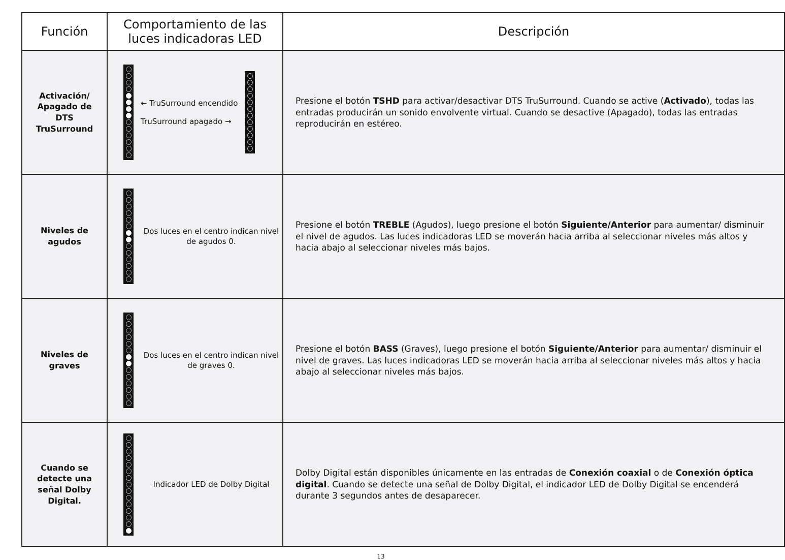| Función | Comportamiento de las luces indicadoras LED | Descripción |
| --- | --- | --- |
| Activación/ Apagado de DTS TruSurround | ← TruSurround encendido TruSurround apagado → | Presione el botón TSHD para activar/desactivar DTS TruSurround. Cuando se active ( Activado ), todas las entradas producirán un sonido envolvente virtual. Cuando se desactive (Apagado), todas las entradas reproducirán en estéreo. |
| Niveles de agudos | Dos luces en el centro indican nivel de agudos 0. | Presione el botón TREBLE (Agudos), luego presione el botón Siguiente/Anterior para aumentar/ disminuir el nivel de agudos. Las luces indicadoras LED se moverán hacia arriba al seleccionar niveles más altos y hacia abajo al seleccionar niveles más bajos. |
| Niveles de graves | Dos luces en el centro indican nivel de graves 0. | Presione el botón BASS (Graves), luego presione el botón Siguiente/Anterior para aumentar/ disminuir el nivel de graves. Las luces indicadoras LED se moverán hacia arriba al seleccionar niveles más altos y hacia abajo al seleccionar niveles más bajos. |
| Cuando se detecte una señal Dolby Digital. | Indicador LED de Dolby Digital | Dolby Digital están disponibles únicamente en las entradas de Conexión coaxial o de Conexión óptica digital . Cuando se detecte una señal de Dolby Digital, el indicador LED de Dolby Digital se encenderá durante 3 segundos antes de desaparecer. |
13